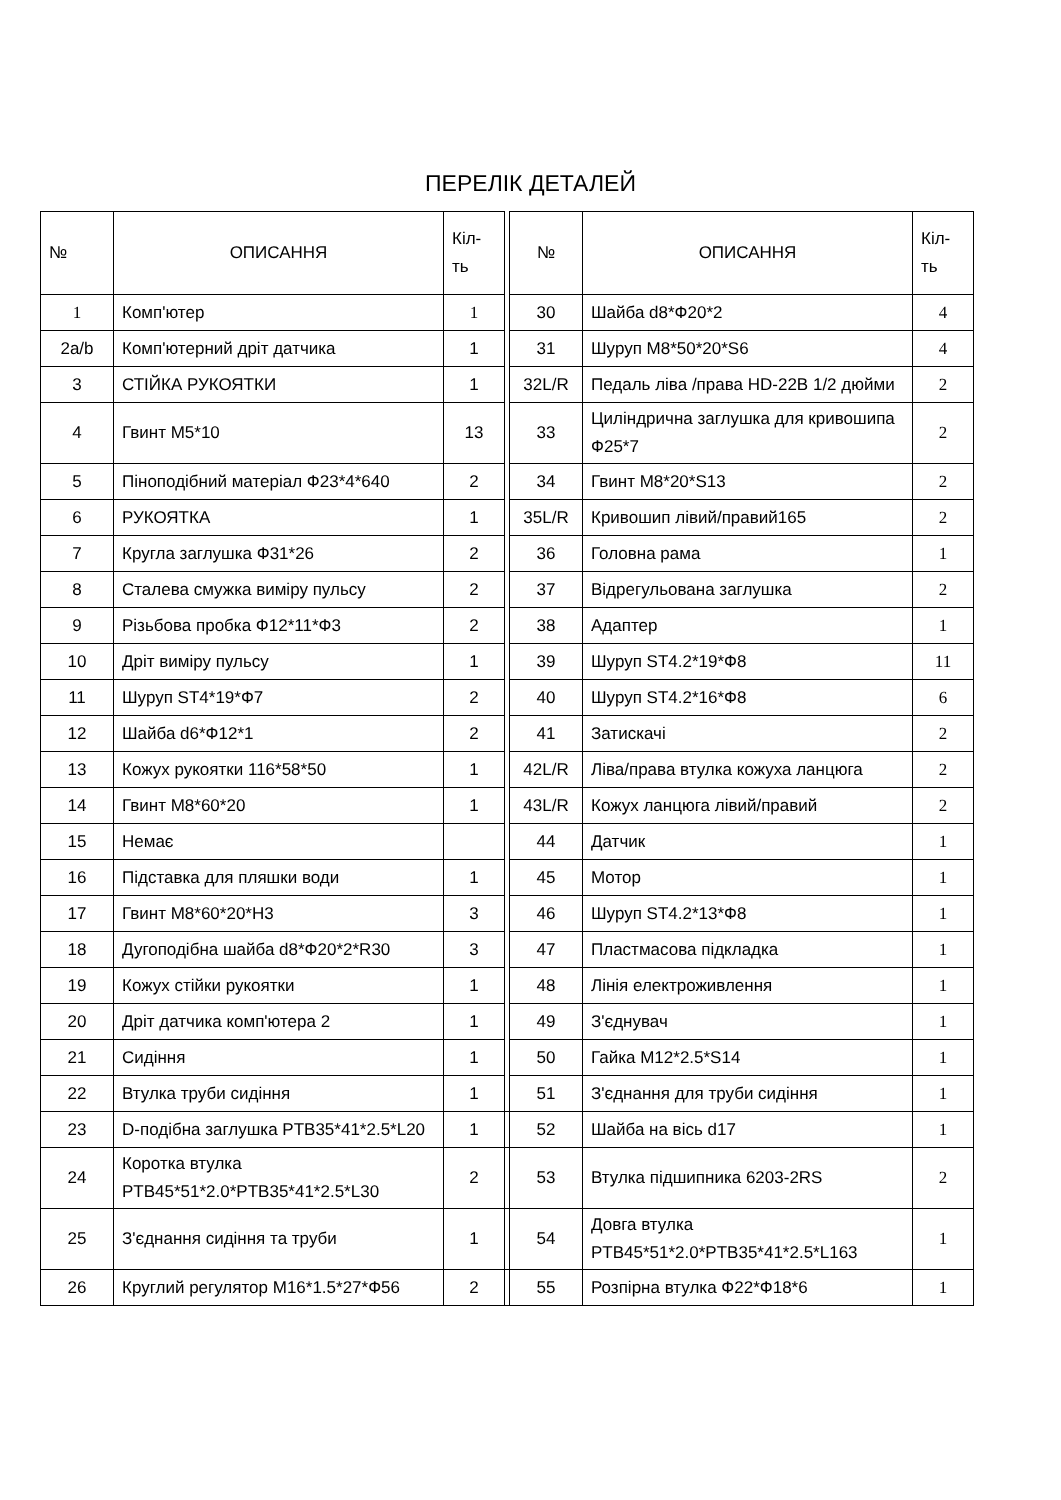ПЕРЕЛІК ДЕТАЛЕЙ
| № | ОПИСАННЯ | Кіл- ть | | № | ОПИСАННЯ | Кіл- ть |
| --- | --- | --- | --- | --- | --- | --- |
| 1 | Комп'ютер | 1 | | 30 | Шайба d8*Ф20*2 | 4 |
| 2a/b | Комп'ютерний дріт датчика | 1 | | 31 | Шуруп M8*50*20*S6 | 4 |
| 3 | СТІЙКА РУКОЯТКИ | 1 | | 32L/R | Педаль ліва /права HD-22B 1/2 дюйми | 2 |
| 4 | Гвинт M5*10 | 13 | | 33 | Циліндрична заглушка для кривошипа Ф25*7 | 2 |
| 5 | Пiноподібний матеріал Ф23*4*640 | 2 | | 34 | Гвинт M8*20*S13 | 2 |
| 6 | РУКОЯТКА | 1 | | 35L/R | Кривошип лівий/правий165 | 2 |
| 7 | Кругла заглушка Ф31*26 | 2 | | 36 | Головна рама | 1 |
| 8 | Сталева смужка виміру пульсу | 2 | | 37 | Відрегульована заглушка | 2 |
| 9 | Різьбова пробка Ф12*11*Ф3 | 2 | | 38 | Адаптер | 1 |
| 10 | Дріт виміру пульсу | 1 | | 39 | Шуруп ST4.2*19*Ф8 | 11 |
| 11 | Шуруп ST4*19*Ф7 | 2 | | 40 | Шуруп ST4.2*16*Ф8 | 6 |
| 12 | Шайба d6*Ф12*1 | 2 | | 41 | Затискачі | 2 |
| 13 | Кожух рукоятки 116*58*50 | 1 | | 42L/R | Ліва/права втулка кожуха ланцюга | 2 |
| 14 | Гвинт M8*60*20 | 1 | | 43L/R | Кожух ланцюга лівий/правий | 2 |
| 15 | Немає | | | 44 | Датчик | 1 |
| 16 | Підставка для пляшки води | 1 | | 45 | Мотор | 1 |
| 17 | Гвинт M8*60*20*H3 | 3 | | 46 | Шуруп ST4.2*13*Ф8 | 1 |
| 18 | Дугоподібна шайба d8*Ф20*2*R30 | 3 | | 47 | Пластмасова підкладка | 1 |
| 19 | Кожух стійки рукоятки | 1 | | 48 | Лінія електроживлення | 1 |
| 20 | Дріт датчика комп'ютера 2 | 1 | | 49 | З'єднувач | 1 |
| 21 | Сидіння | 1 | | 50 | Гайка M12*2.5*S14 | 1 |
| 22 | Втулка труби сидіння | 1 | | 51 | З'єднання для труби сидіння | 1 |
| 23 | D-подібна заглушка PTB35*41*2.5*L20 | 1 | | 52 | Шайба на вісь d17 | 1 |
| 24 | Коротка втулка PTB45*51*2.0*PTB35*41*2.5*L30 | 2 | | 53 | Втулка підшипника 6203-2RS | 2 |
| 25 | З'єднання сидіння та труби | 1 | | 54 | Довга втулка PTB45*51*2.0*PTB35*41*2.5*L163 | 1 |
| 26 | Круглий регулятор M16*1.5*27*Ф56 | 2 | | 55 | Розпірна втулка Ф22*Ф18*6 | 1 |